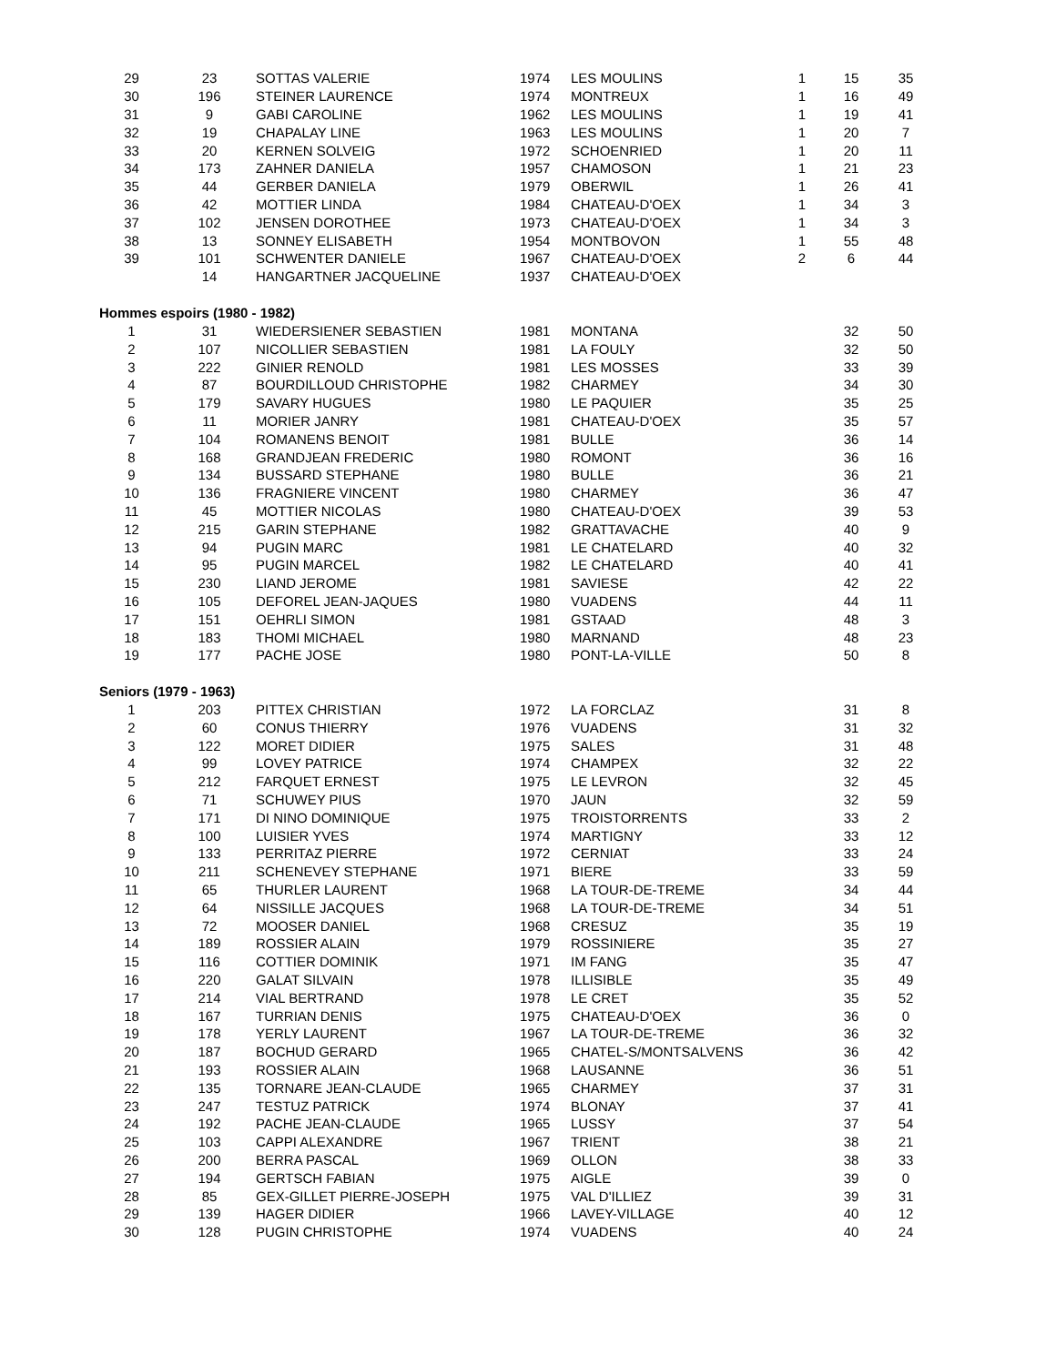| 29 | 23 | SOTTAS VALERIE | 1974 | LES MOULINS | 1 | 15 | 35 |
| 30 | 196 | STEINER LAURENCE | 1974 | MONTREUX | 1 | 16 | 49 |
| 31 | 9 | GABI CAROLINE | 1962 | LES MOULINS | 1 | 19 | 41 |
| 32 | 19 | CHAPALAY LINE | 1963 | LES MOULINS | 1 | 20 | 7 |
| 33 | 20 | KERNEN SOLVEIG | 1972 | SCHOENRIED | 1 | 20 | 11 |
| 34 | 173 | ZAHNER DANIELA | 1957 | CHAMOSON | 1 | 21 | 23 |
| 35 | 44 | GERBER DANIELA | 1979 | OBERWIL | 1 | 26 | 41 |
| 36 | 42 | MOTTIER LINDA | 1984 | CHATEAU-D'OEX | 1 | 34 | 3 |
| 37 | 102 | JENSEN DOROTHEE | 1973 | CHATEAU-D'OEX | 1 | 34 | 3 |
| 38 | 13 | SONNEY ELISABETH | 1954 | MONTBOVON | 1 | 55 | 48 |
| 39 | 101 | SCHWENTER DANIELE | 1967 | CHATEAU-D'OEX | 2 | 6 | 44 |
| | 14 | HANGARTNER JACQUELINE | 1937 | CHATEAU-D'OEX | | | |
| Hommes espoirs (1980 - 1982) | | | | | | | |
| 1 | 31 | WIEDERSIENER SEBASTIEN | 1981 | MONTANA | | 32 | 50 |
| 2 | 107 | NICOLLIER SEBASTIEN | 1981 | LA FOULY | | 32 | 50 |
| 3 | 222 | GINIER RENOLD | 1981 | LES MOSSES | | 33 | 39 |
| 4 | 87 | BOURDILLOUD CHRISTOPHE | 1982 | CHARMEY | | 34 | 30 |
| 5 | 179 | SAVARY HUGUES | 1980 | LE PAQUIER | | 35 | 25 |
| 6 | 11 | MORIER JANRY | 1981 | CHATEAU-D'OEX | | 35 | 57 |
| 7 | 104 | ROMANENS BENOIT | 1981 | BULLE | | 36 | 14 |
| 8 | 168 | GRANDJEAN FREDERIC | 1980 | ROMONT | | 36 | 16 |
| 9 | 134 | BUSSARD STEPHANE | 1980 | BULLE | | 36 | 21 |
| 10 | 136 | FRAGNIERE VINCENT | 1980 | CHARMEY | | 36 | 47 |
| 11 | 45 | MOTTIER NICOLAS | 1980 | CHATEAU-D'OEX | | 39 | 53 |
| 12 | 215 | GARIN STEPHANE | 1982 | GRATTAVACHE | | 40 | 9 |
| 13 | 94 | PUGIN MARC | 1981 | LE CHATELARD | | 40 | 32 |
| 14 | 95 | PUGIN MARCEL | 1982 | LE CHATELARD | | 40 | 41 |
| 15 | 230 | LIAND JEROME | 1981 | SAVIESE | | 42 | 22 |
| 16 | 105 | DEFOREL JEAN-JAQUES | 1980 | VUADENS | | 44 | 11 |
| 17 | 151 | OEHRLI SIMON | 1981 | GSTAAD | | 48 | 3 |
| 18 | 183 | THOMI MICHAEL | 1980 | MARNAND | | 48 | 23 |
| 19 | 177 | PACHE JOSE | 1980 | PONT-LA-VILLE | | 50 | 8 |
| Seniors (1979 - 1963) | | | | | | | |
| 1 | 203 | PITTEX CHRISTIAN | 1972 | LA FORCLAZ | | 31 | 8 |
| 2 | 60 | CONUS THIERRY | 1976 | VUADENS | | 31 | 32 |
| 3 | 122 | MORET DIDIER | 1975 | SALES | | 31 | 48 |
| 4 | 99 | LOVEY PATRICE | 1974 | CHAMPEX | | 32 | 22 |
| 5 | 212 | FARQUET ERNEST | 1975 | LE LEVRON | | 32 | 45 |
| 6 | 71 | SCHUWEY PIUS | 1970 | JAUN | | 32 | 59 |
| 7 | 171 | DI NINO DOMINIQUE | 1975 | TROISTORRENTS | | 33 | 2 |
| 8 | 100 | LUISIER YVES | 1974 | MARTIGNY | | 33 | 12 |
| 9 | 133 | PERRITAZ PIERRE | 1972 | CERNIAT | | 33 | 24 |
| 10 | 211 | SCHENEVEY STEPHANE | 1971 | BIERE | | 33 | 59 |
| 11 | 65 | THURLER LAURENT | 1968 | LA TOUR-DE-TREME | | 34 | 44 |
| 12 | 64 | NISSILLE JACQUES | 1968 | LA TOUR-DE-TREME | | 34 | 51 |
| 13 | 72 | MOOSER DANIEL | 1968 | CRESUZ | | 35 | 19 |
| 14 | 189 | ROSSIER ALAIN | 1979 | ROSSINIERE | | 35 | 27 |
| 15 | 116 | COTTIER DOMINIK | 1971 | IM FANG | | 35 | 47 |
| 16 | 220 | GALAT SILVAIN | 1978 | ILLISIBLE | | 35 | 49 |
| 17 | 214 | VIAL BERTRAND | 1978 | LE CRET | | 35 | 52 |
| 18 | 167 | TURRIAN DENIS | 1975 | CHATEAU-D'OEX | | 36 | 0 |
| 19 | 178 | YERLY LAURENT | 1967 | LA TOUR-DE-TREME | | 36 | 32 |
| 20 | 187 | BOCHUD GERARD | 1965 | CHATEL-S/MONTSALVENS | | 36 | 42 |
| 21 | 193 | ROSSIER ALAIN | 1968 | LAUSANNE | | 36 | 51 |
| 22 | 135 | TORNARE JEAN-CLAUDE | 1965 | CHARMEY | | 37 | 31 |
| 23 | 247 | TESTUZ PATRICK | 1974 | BLONAY | | 37 | 41 |
| 24 | 192 | PACHE JEAN-CLAUDE | 1965 | LUSSY | | 37 | 54 |
| 25 | 103 | CAPPI ALEXANDRE | 1967 | TRIENT | | 38 | 21 |
| 26 | 200 | BERRA PASCAL | 1969 | OLLON | | 38 | 33 |
| 27 | 194 | GERTSCH FABIAN | 1975 | AIGLE | | 39 | 0 |
| 28 | 85 | GEX-GILLET PIERRE-JOSEPH | 1975 | VAL D'ILLIEZ | | 39 | 31 |
| 29 | 139 | HAGER DIDIER | 1966 | LAVEY-VILLAGE | | 40 | 12 |
| 30 | 128 | PUGIN CHRISTOPHE | 1974 | VUADENS | | 40 | 24 |